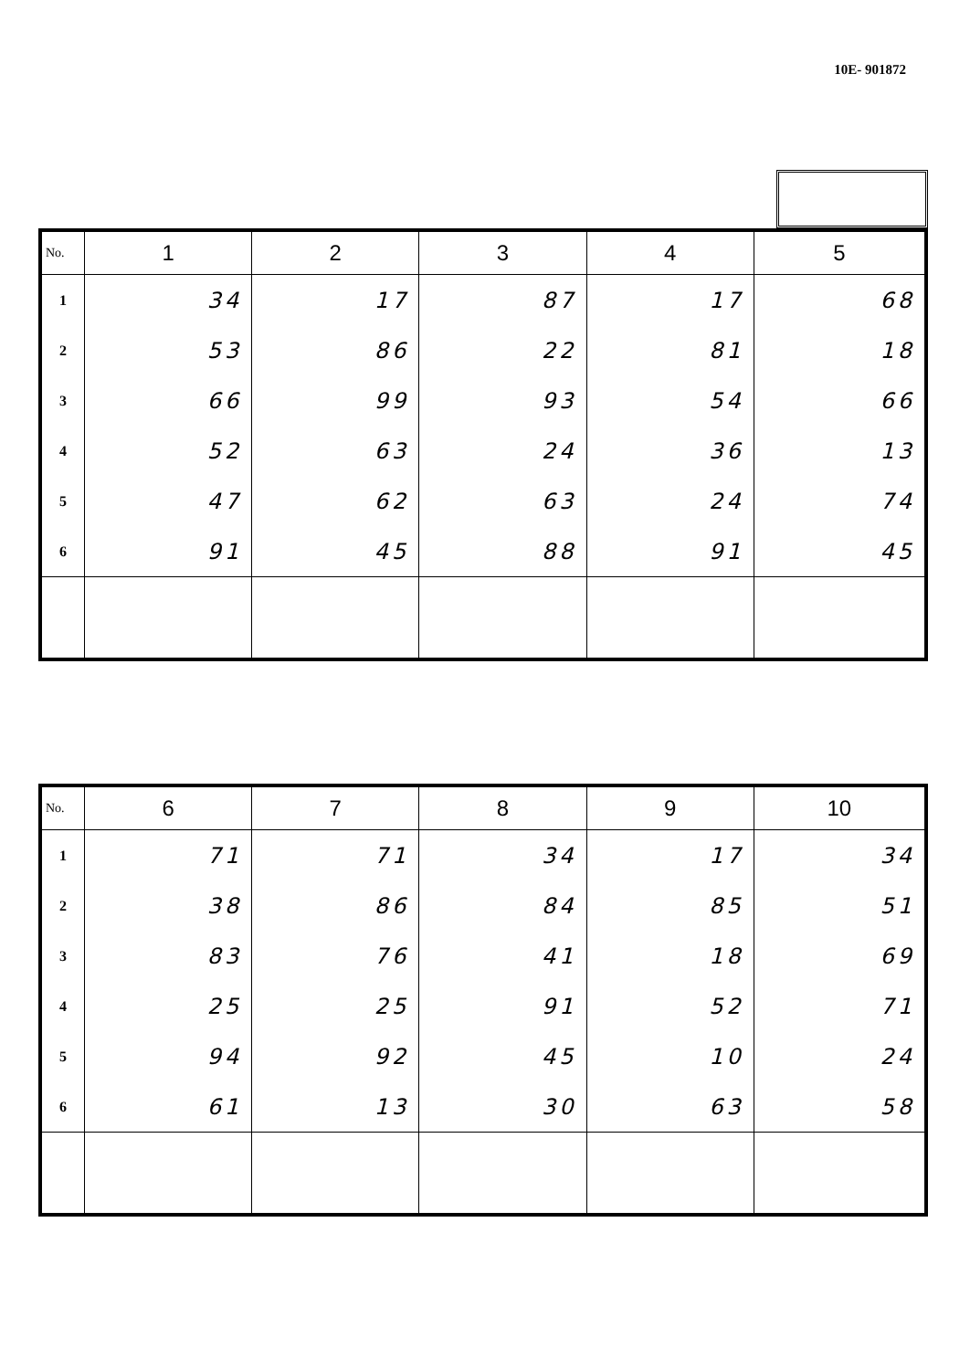10E- 901872
| No. | 1 | 2 | 3 | 4 | 5 |
| --- | --- | --- | --- | --- | --- |
| 1 | 34 | 17 | 87 | 17 | 68 |
| 2 | 53 | 86 | 22 | 81 | 18 |
| 3 | 66 | 99 | 93 | 54 | 66 |
| 4 | 52 | 63 | 24 | 36 | 13 |
| 5 | 47 | 62 | 63 | 24 | 74 |
| 6 | 91 | 45 | 88 | 91 | 45 |
| No. | 6 | 7 | 8 | 9 | 10 |
| --- | --- | --- | --- | --- | --- |
| 1 | 71 | 71 | 34 | 17 | 34 |
| 2 | 38 | 86 | 84 | 85 | 51 |
| 3 | 83 | 76 | 41 | 18 | 69 |
| 4 | 25 | 25 | 91 | 52 | 71 |
| 5 | 94 | 92 | 45 | 10 | 24 |
| 6 | 61 | 13 | 30 | 63 | 58 |